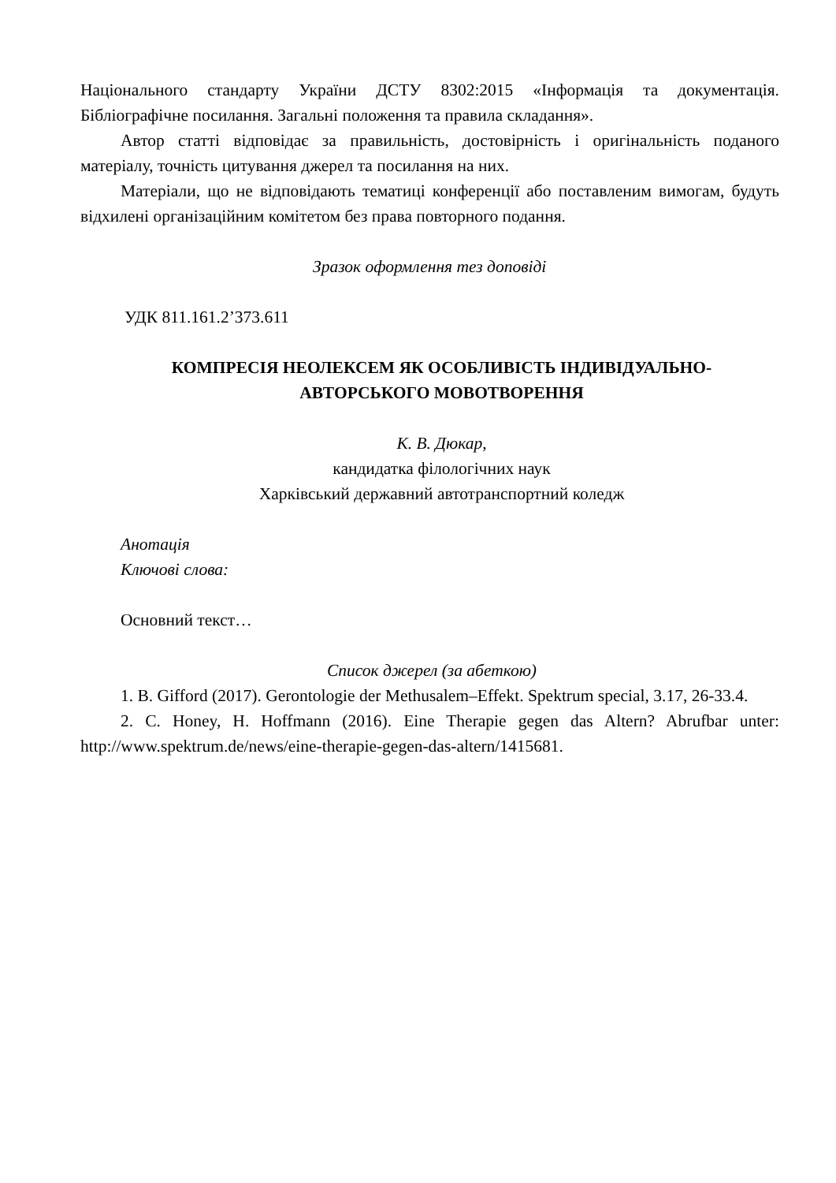Національного стандарту України ДСТУ 8302:2015 «Інформація та документація. Бібліографічне посилання. Загальні положення та правила складання».
Автор статті відповідає за правильність, достовірність і оригінальність поданого матеріалу, точність цитування джерел та посилання на них.
Матеріали, що не відповідають тематиці конференції або поставленим вимогам, будуть відхилені організаційним комітетом без права повторного подання.
Зразок оформлення тез доповіді
УДК 811.161.2’373.611
КОМПРЕСІЯ НЕОЛЕКСЕМ ЯК ОСОБЛИВІСТЬ ІНДИВІДУАЛЬНО-
АВТОРСЬКОГО МОВОТВОРЕННЯ
К. В. Дюкар,
кандидатка філологічних наук
Харківський державний автотранспортний коледж
Анотація
Ключові слова:
Основний текст…
Список джерел (за абеткою)
1. B. Gifford (2017). Gerontologie der Methusalem–Effekt. Spektrum special, 3.17, 26-33.4.
2. C. Honey, H. Hoffmann (2016). Eine Therapie gegen das Altern? Abrufbar unter: http://www.spektrum.de/news/eine-therapie-gegen-das-altern/1415681.